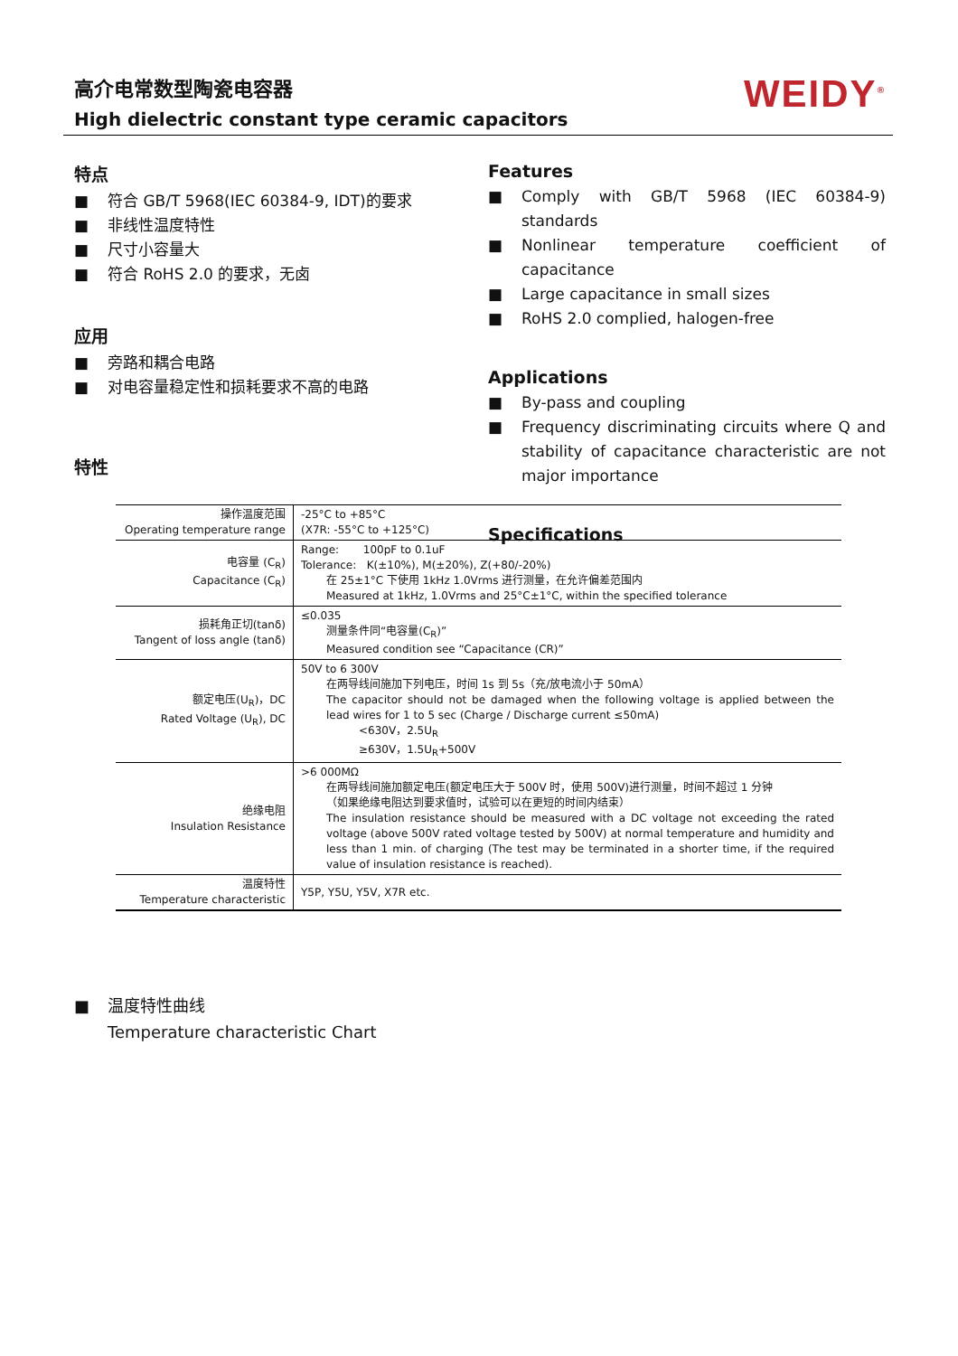高介电常数型陶瓷电容器
High dielectric constant type ceramic capacitors
WEIDY<sup>®</sup>
特点
■ 符合 GB/T 5968(IEC 60384-9, IDT)的要求
■ 非线性温度特性
■ 尺寸小容量大
■ 符合 RoHS 2.0 的要求，无卤
应用
■ 旁路和耦合电路
■ 对电容量稳定性和损耗要求不高的电路
特性
Features
■ Comply with GB/T 5968 (IEC 60384-9) standards
■ Nonlinear temperature coefficient of capacitance
■ Large capacitance in small sizes
■ RoHS 2.0 complied, halogen-free
Applications
■ By-pass and coupling
■ Frequency discriminating circuits where Q and stability of capacitance characteristic are not major importance
Specifications
| 操作温度范围 Operating temperature range | -25°C to +85°C (X7R: -55°C to +125°C) |
| 电容量 (C<sub>R</sub>) Capacitance (C<sub>R</sub>) | Range: 100pF to 0.1uF Tolerance: K(±10%), M(±20%), Z(+80/-20%) 在 25±1°C 下使用 1kHz 1.0Vrms 进行测量，在允许偏差范围内 Measured at 1kHz, 1.0Vrms and 25°C±1°C, within the specified tolerance |
| 损耗角正切(tanδ) Tangent of loss angle (tanδ) | ≤0.035 测量条件同“电容量(C<sub>R</sub>)” Measured condition see “Capacitance (CR)” |
| 额定电压(U<sub>R</sub>)，DC Rated Voltage (U<sub>R</sub>), DC | 50V to 6 300V 在两导线间施加下列电压，时间 1s 到 5s（充/放电流小于 50mA） The capacitor should not be damaged when the following voltage is applied between the lead wires for 1 to 5 sec (Charge / Discharge current ≤50mA) <630V，2.5U<sub>R</sub> ≥630V，1.5U<sub>R</sub>+500V |
| 绝缘电阻 Insulation Resistance | >6 000MΩ 在两导线间施加额定电压(额定电压大于 500V 时，使用 500V)进行测量，时间不超过 1 分钟 （如果绝缘电阻达到要求值时，试验可以在更短的时间内结束） The insulation resistance should be measured with a DC voltage not exceeding the rated voltage (above 500V rated voltage tested by 500V) at normal temperature and humidity and less than 1 min. of charging (The test may be terminated in a shorter time, if the required value of insulation resistance is reached). |
| 温度特性 Temperature characteristic | Y5P, Y5U, Y5V, X7R etc. |
■ 温度特性曲线
Temperature characteristic Chart